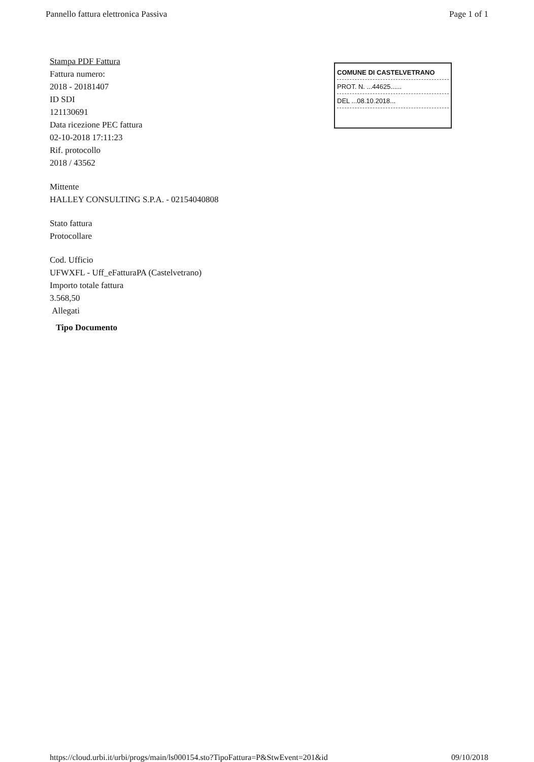Pannello fattura elettronica Passiva Page 1 of 1
Stampa PDF Fattura
Fattura numero:
2018 - 20181407
ID SDI
121130691
Data ricezione PEC fattura
02-10-2018 17:11:23
Rif. protocollo
2018 / 43562
Mittente
HALLEY CONSULTING S.P.A. - 02154040808
Stato fattura
Protocollare
Cod. Ufficio
UFWXFL - Uff_eFatturaPA (Castelvetrano)
Importo totale fattura
3.568,50
Allegati
Tipo Documento
COMUNE DI CASTELVETRANO
PROT. N. ...44625......
DEL ...08.10.2018...
https://cloud.urbi.it/urbi/progs/main/ls000154.sto?TipoFattura=P&StwEvent=201&id 09/10/2018